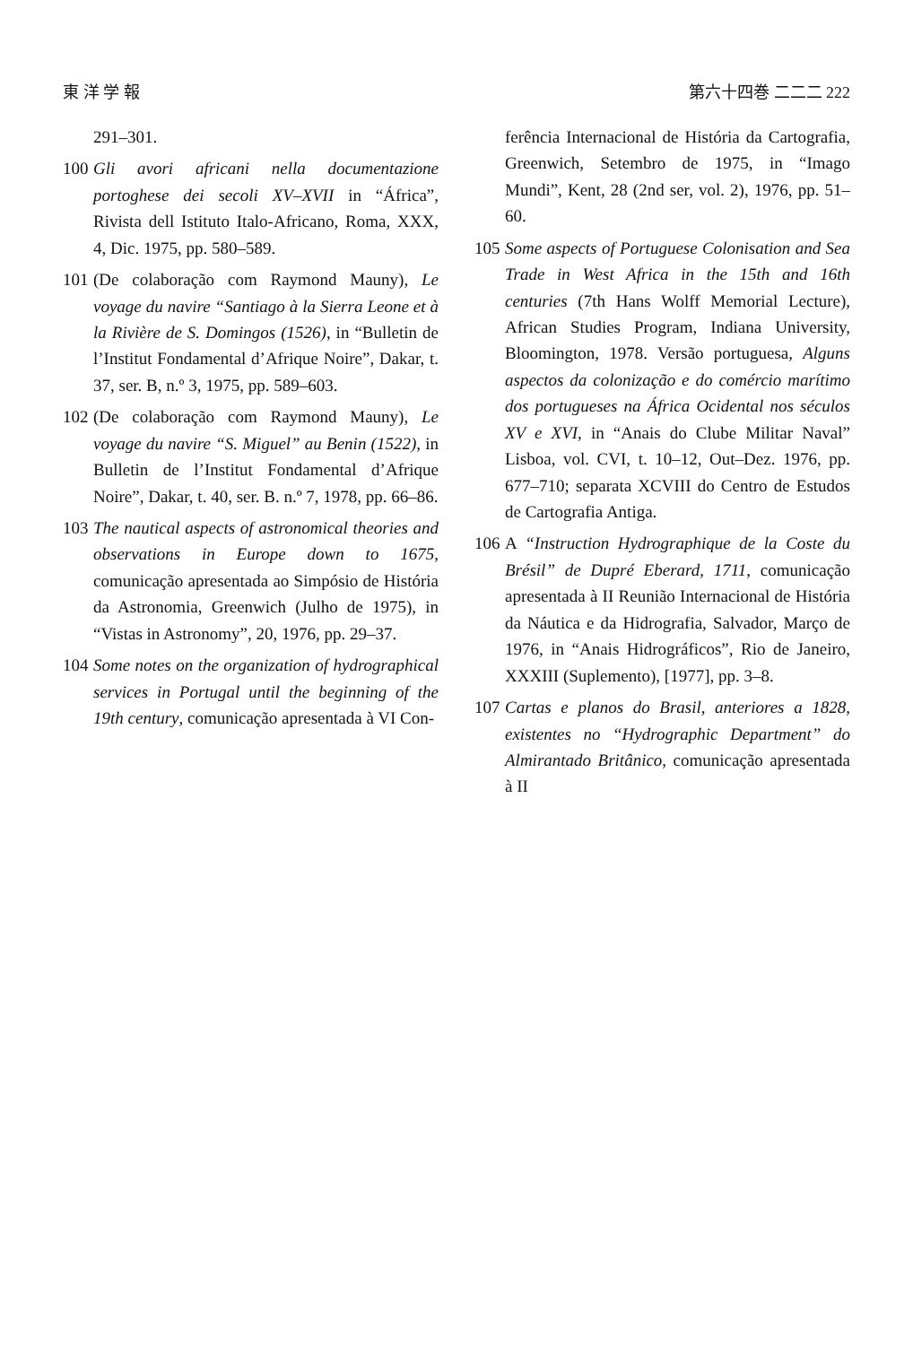東 洋 学 報 第六十四巻 二二二 222
291–301.
100
Gli avori africani nella documentazione portoghese dei secoli XV–XVII in “África”, Rivista dell Istituto Italo-Africano, Roma, XXX, 4, Dic. 1975, pp. 580–589.
101
(De colaboração com Raymond Mauny), Le voyage du navire “Santiago à la Sierra Leone et à la Rivière de S. Domingos (1526), in “Bulletin de l’Institut Fondamental d’Afrique Noire”, Dakar, t. 37, ser. B, n.º 3, 1975, pp. 589–603.
102
(De colaboração com Raymond Mauny), Le voyage du navire “S. Miguel” au Benin (1522), in Bulletin de l’Institut Fondamental d’Afrique Noire”, Dakar, t. 40, ser. B. n.º 7, 1978, pp. 66–86.
103
The nautical aspects of astronomical theories and observations in Europe down to 1675, comunicação apresentada ao Simpósio de História da Astronomia, Greenwich (Julho de 1975), in “Vistas in Astronomy”, 20, 1976, pp. 29–37.
104
Some notes on the organization of hydrographical services in Portugal until the beginning of the 19th century, comunicação apresentada à VI Con-
ferência Internacional de História da Cartografia, Greenwich, Setembro de 1975, in “Imago Mundi”, Kent, 28 (2nd ser, vol. 2), 1976, pp. 51–60.
105
Some aspects of Portuguese Colonisation and Sea Trade in West Africa in the 15th and 16th centuries (7th Hans Wolff Memorial Lecture), African Studies Program, Indiana University, Bloomington, 1978. Versão portuguesa, Alguns aspectos da colonização e do comércio marítimo dos portugueses na África Ocidental nos séculos XV e XVI, in “Anais do Clube Militar Naval” Lisboa, vol. CVI, t. 10–12, Out–Dez. 1976, pp. 677–710; separata XCVIII do Centro de Estudos de Cartografia Antiga.
106
A “Instruction Hydrographique de la Coste du Brésil” de Dupré Eberard, 1711, comunicação apresentada à II Reunião Internacional de História da Náutica e da Hidrografia, Salvador, Março de 1976, in “Anais Hidrográficos”, Rio de Janeiro, XXXIII (Suplemento), [1977], pp. 3–8.
107
Cartas e planos do Brasil, anteriores a 1828, existentes no “Hydrographic Department” do Almirantado Britânico, comunicação apresentada à II